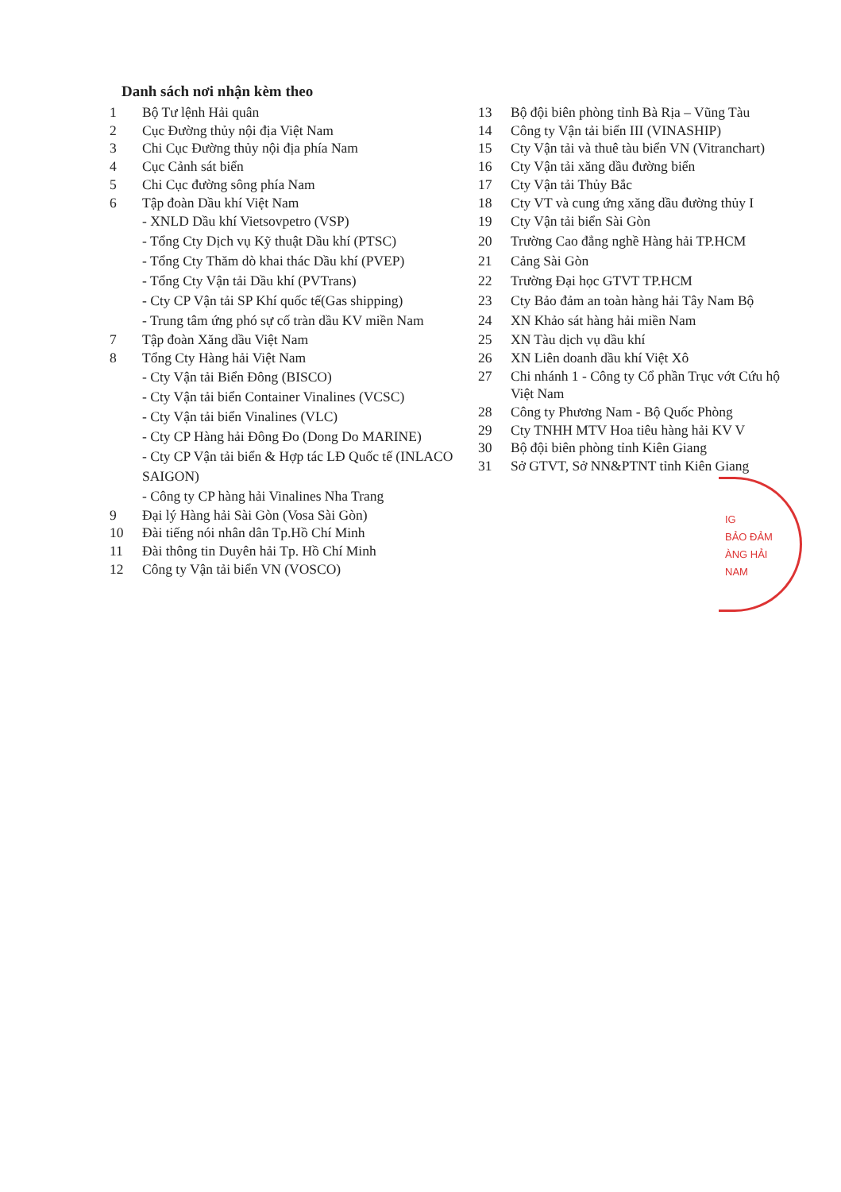Danh sách nơi nhận kèm theo
1 Bộ Tư lệnh Hải quân
2 Cục Đường thủy nội địa Việt Nam
3 Chi Cục Đường thủy nội địa phía Nam
4 Cục Cảnh sát biển
5 Chi Cục đường sông phía Nam
6 Tập đoàn Dầu khí Việt Nam
- XNLD Dầu khí Vietsovpetro (VSP)
- Tổng Cty Dịch vụ Kỹ thuật Dầu khí (PTSC)
- Tổng Cty Thăm dò khai thác Dầu khí (PVEP)
- Tổng Cty Vận tải Dầu khí (PVTrans)
- Cty CP Vận tải SP Khí quốc tế(Gas shipping)
- Trung tâm ứng phó sự cố tràn dầu KV miền Nam
7 Tập đoàn Xăng dầu Việt Nam
8 Tổng Cty Hàng hải Việt Nam
- Cty Vận tải Biển Đông (BISCO)
- Cty Vận tải biển Container Vinalines (VCSC)
- Cty Vận tải biển Vinalines (VLC)
- Cty CP Hàng hải Đông Đo (Dong Do MARINE)
- Cty CP Vận tải biển & Hợp tác LĐ Quốc tế (INLACO SAIGON)
- Công ty CP hàng hải Vinalines Nha Trang
9 Đại lý Hàng hải Sài Gòn (Vosa Sài Gòn)
10 Đài tiếng nói nhân dân Tp.Hồ Chí Minh
11 Đài thông tin Duyên hải Tp. Hồ Chí Minh
12 Công ty Vận tải biển VN (VOSCO)
13 Bộ đội biên phòng tỉnh Bà Rịa – Vũng Tàu
14 Công ty Vận tải biển III (VINASHIP)
15 Cty Vận tải và thuê tàu biển VN (Vitranchart)
16 Cty Vận tải xăng dầu đường biển
17 Cty Vận tải Thủy Bắc
18 Cty VT và cung ứng xăng dầu đường thủy I
19 Cty Vận tải biển Sài Gòn
20 Trường Cao đẳng nghề Hàng hải TP.HCM
21 Cảng Sài Gòn
22 Trường Đại học GTVT TP.HCM
23 Cty Bảo đảm an toàn hàng hải Tây Nam Bộ
24 XN Khảo sát hàng hải miền Nam
25 XN Tàu dịch vụ dầu khí
26 XN Liên doanh dầu khí Việt Xô
27 Chi nhánh 1 - Công ty Cổ phần Trục vớt Cứu hộ Việt Nam
28 Công ty Phương Nam - Bộ Quốc Phòng
29 Cty TNHH MTV Hoa tiêu hàng hải KV V
30 Bộ đội biên phòng tỉnh Kiên Giang
31 Sở GTVT, Sở NN&PTNT tỉnh Kiên Giang
IG
BẢO ĐẢM
ÀNG HẢI
NAM